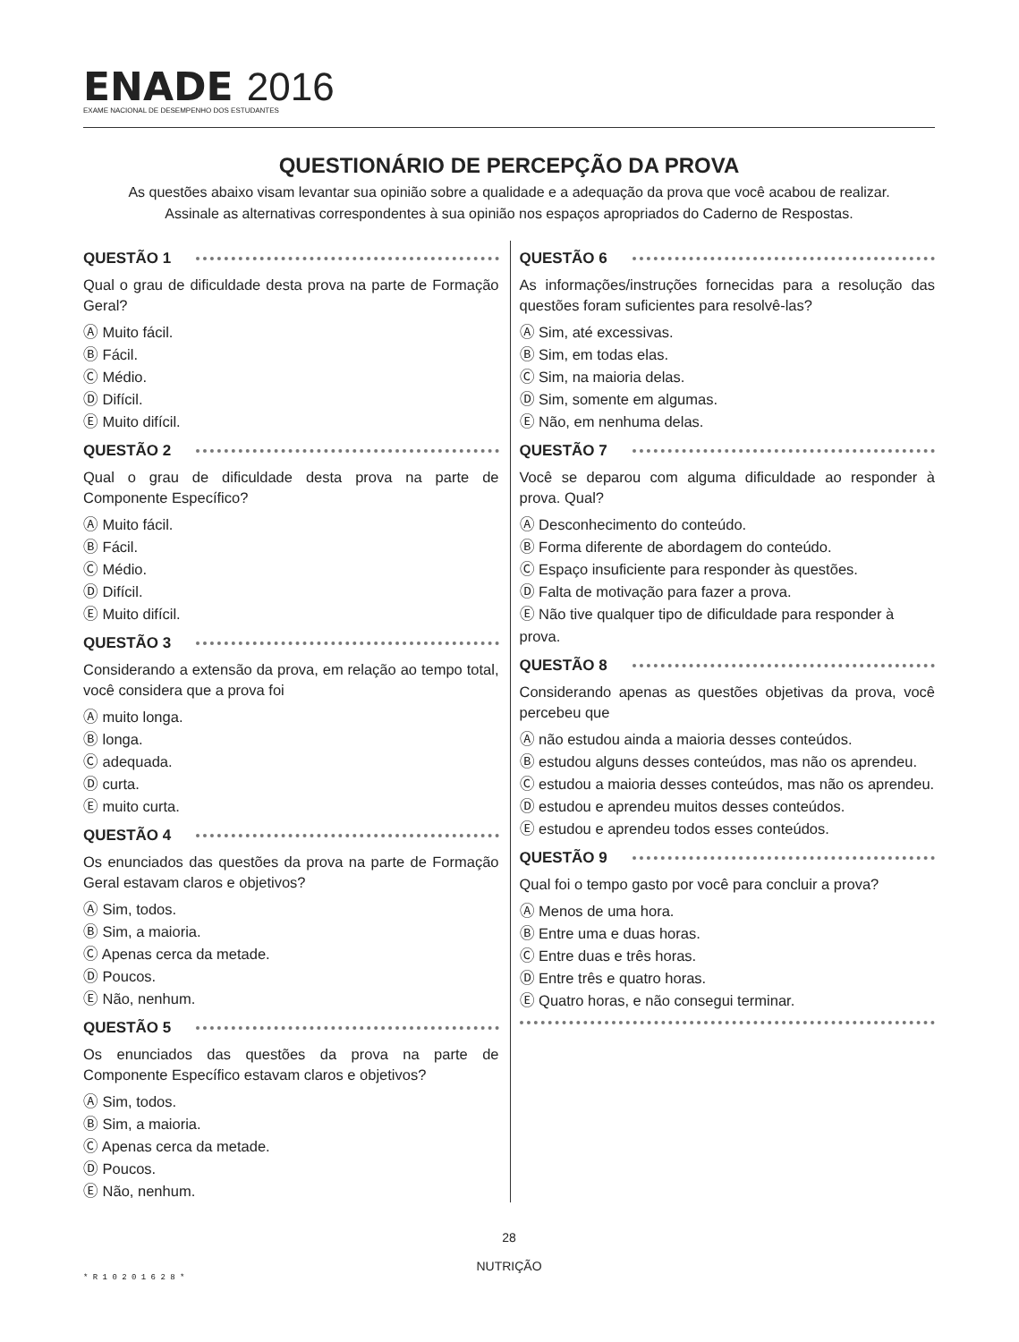ENADE 2016
EXAME NACIONAL DE DESEMPENHO DOS ESTUDANTES
QUESTIONÁRIO DE PERCEPÇÃO DA PROVA
As questões abaixo visam levantar sua opinião sobre a qualidade e a adequação da prova que você acabou de realizar.
Assinale as alternativas correspondentes à sua opinião nos espaços apropriados do Caderno de Respostas.
QUESTÃO 1
Qual o grau de dificuldade desta prova na parte de Formação Geral?
Ⓐ Muito fácil.
Ⓑ Fácil.
Ⓒ Médio.
Ⓓ Difícil.
Ⓔ Muito difícil.
QUESTÃO 2
Qual o grau de dificuldade desta prova na parte de Componente Específico?
Ⓐ Muito fácil.
Ⓑ Fácil.
Ⓒ Médio.
Ⓓ Difícil.
Ⓔ Muito difícil.
QUESTÃO 3
Considerando a extensão da prova, em relação ao tempo total, você considera que a prova foi
Ⓐ muito longa.
Ⓑ longa.
Ⓒ adequada.
Ⓓ curta.
Ⓔ muito curta.
QUESTÃO 4
Os enunciados das questões da prova na parte de Formação Geral estavam claros e objetivos?
Ⓐ Sim, todos.
Ⓑ Sim, a maioria.
Ⓒ Apenas cerca da metade.
Ⓓ Poucos.
Ⓔ Não, nenhum.
QUESTÃO 5
Os enunciados das questões da prova na parte de Componente Específico estavam claros e objetivos?
Ⓐ Sim, todos.
Ⓑ Sim, a maioria.
Ⓒ Apenas cerca da metade.
Ⓓ Poucos.
Ⓔ Não, nenhum.
QUESTÃO 6
As informações/instruções fornecidas para a resolução das questões foram suficientes para resolvê-las?
Ⓐ Sim, até excessivas.
Ⓑ Sim, em todas elas.
Ⓒ Sim, na maioria delas.
Ⓓ Sim, somente em algumas.
Ⓔ Não, em nenhuma delas.
QUESTÃO 7
Você se deparou com alguma dificuldade ao responder à prova. Qual?
Ⓐ Desconhecimento do conteúdo.
Ⓑ Forma diferente de abordagem do conteúdo.
Ⓒ Espaço insuficiente para responder às questões.
Ⓓ Falta de motivação para fazer a prova.
Ⓔ Não tive qualquer tipo de dificuldade para responder à prova.
QUESTÃO 8
Considerando apenas as questões objetivas da prova, você percebeu que
Ⓐ não estudou ainda a maioria desses conteúdos.
Ⓑ estudou alguns desses conteúdos, mas não os aprendeu.
Ⓒ estudou a maioria desses conteúdos, mas não os aprendeu.
Ⓓ estudou e aprendeu muitos desses conteúdos.
Ⓔ estudou e aprendeu todos esses conteúdos.
QUESTÃO 9
Qual foi o tempo gasto por você para concluir a prova?
Ⓐ Menos de uma hora.
Ⓑ Entre uma e duas horas.
Ⓒ Entre duas e três horas.
Ⓓ Entre três e quatro horas.
Ⓔ Quatro horas, e não consegui terminar.
28
NUTRIÇÃO
* R 1 0 2 0 1 6 2 8 *